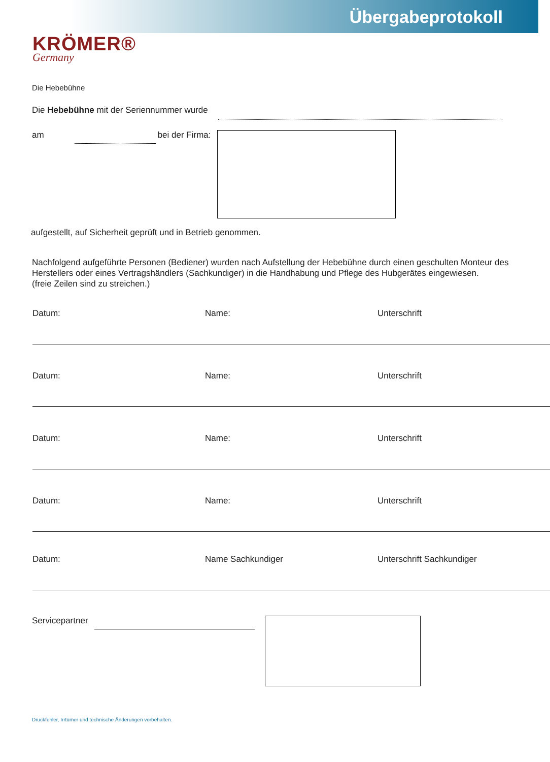Übergabeprotokoll
KRÖMER®
Germany
Die Hebebühne
Die Hebebühne mit der Seriennummer wurde
am bei der Firma:
aufgestellt, auf Sicherheit geprüft und in Betrieb genommen.
Nachfolgend aufgeführte Personen (Bediener) wurden nach Aufstellung der Hebebühne durch einen geschulten Monteur des Herstellers oder eines Vertragshändlers (Sachkundiger) in die Handhabung und Pflege des Hubgerätes eingewiesen.
(freie Zeilen sind zu streichen.)
Datum: Name: Unterschrift
Datum: Name: Unterschrift
Datum: Name: Unterschrift
Datum: Name: Unterschrift
Datum: Name Sachkundiger Unterschrift Sachkundiger
Servicepartner
Druckfehler, Irrtümer und technische Änderungen vorbehalten.